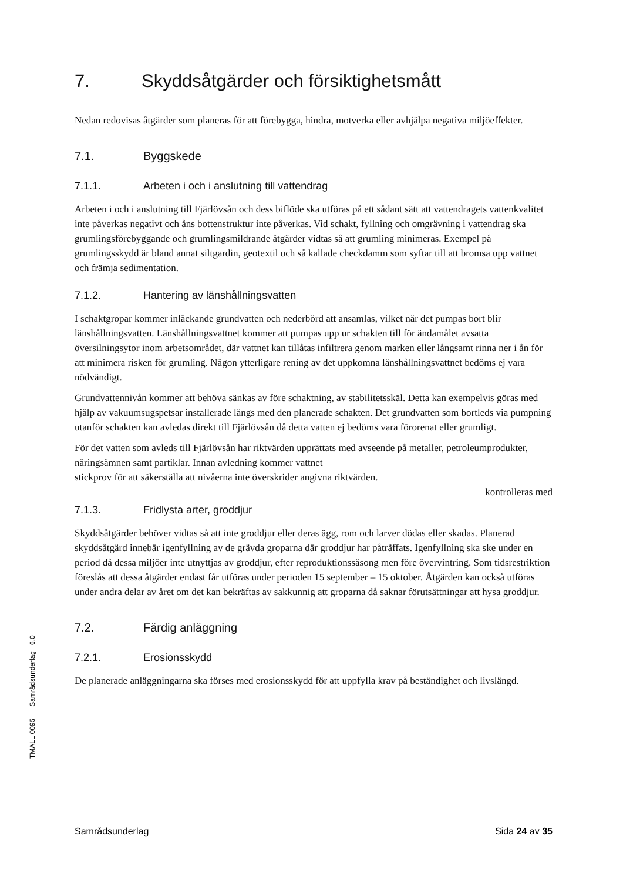7. Skyddsåtgärder och försiktighetsmått
Nedan redovisas åtgärder som planeras för att förebygga, hindra, motverka eller avhjälpa negativa miljöeffekter.
7.1. Byggskede
7.1.1. Arbeten i och i anslutning till vattendrag
Arbeten i och i anslutning till Fjärlövsån och dess biflöde ska utföras på ett sådant sätt att vattendragets vattenkvalitet inte påverkas negativt och åns bottenstruktur inte påverkas. Vid schakt, fyllning och omgrävning i vattendrag ska grumlingsförebyggande och grumlingsmildrande åtgärder vidtas så att grumling minimeras. Exempel på grumlingsskydd är bland annat siltgardin, geotextil och så kallade checkdamm som syftar till att bromsa upp vattnet och främja sedimentation.
7.1.2. Hantering av länshållningsvatten
I schaktgropar kommer inläckande grundvatten och nederbörd att ansamlas, vilket när det pumpas bort blir länshållningsvatten. Länshållningsvattnet kommer att pumpas upp ur schakten till för ändamålet avsatta översilningsytor inom arbetsområdet, där vattnet kan tillåtas infiltrera genom marken eller långsamt rinna ner i ån för att minimera risken för grumling. Någon ytterligare rening av det uppkomna länshållningsvattnet bedöms ej vara nödvändigt.
Grundvattennivån kommer att behöva sänkas av före schaktning, av stabilitetsskäl. Detta kan exempelvis göras med hjälp av vakuumsugspetsar installerade längs med den planerade schakten. Det grundvatten som bortleds via pumpning utanför schakten kan avledas direkt till Fjärlövsån då detta vatten ej bedöms vara förorenat eller grumligt.
För det vatten som avleds till Fjärlövsån har riktvärden upprättats med avseende på metaller, petroleumprodukter, näringsämnen samt partiklar. Innan avledning kommer vattnet
stickprov för att säkerställa att nivåerna inte överskrider angivna riktvärden.
kontrolleras med
7.1.3. Fridlysta arter, groddjur
Skyddsåtgärder behöver vidtas så att inte groddjur eller deras ägg, rom och larver dödas eller skadas. Planerad skyddsåtgärd innebär igenfyllning av de grävda groparna där groddjur har påträffats. Igenfyllning ska ske under en period då dessa miljöer inte utnyttjas av groddjur, efter reproduktionssäsong men före övervintring. Som tidsrestriktion föreslås att dessa åtgärder endast får utföras under perioden 15 september – 15 oktober. Åtgärden kan också utföras under andra delar av året om det kan bekräftas av sakkunnig att groparna då saknar förutsättningar att hysa groddjur.
7.2. Färdig anläggning
7.2.1. Erosionsskydd
De planerade anläggningarna ska förses med erosionsskydd för att uppfylla krav på beständighet och livslängd.
TMALL 0095 Samrådsunderlag 6.0
Samrådsunderlag Sida 24 av 35